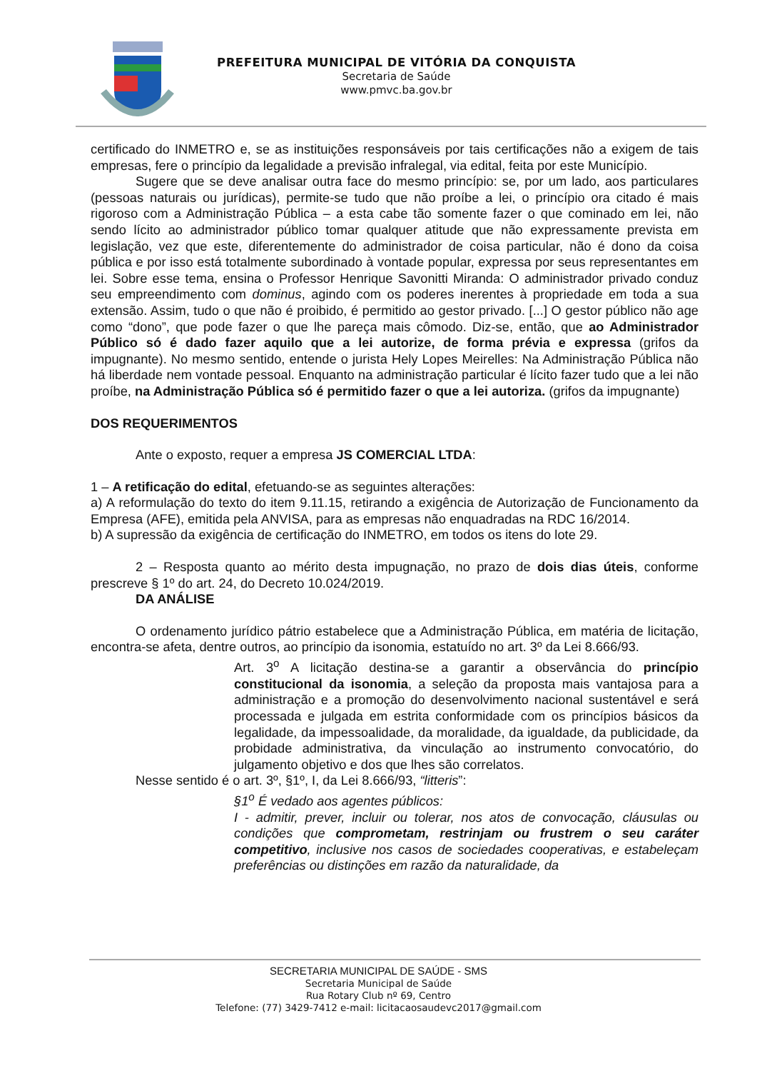PREFEITURA MUNICIPAL DE VITÓRIA DA CONQUISTA
Secretaria de Saúde
www.pmvc.ba.gov.br
certificado do INMETRO e, se as instituições responsáveis por tais certificações não a exigem de tais empresas, fere o princípio da legalidade a previsão infralegal, via edital, feita por este Município.
Sugere que se deve analisar outra face do mesmo princípio: se, por um lado, aos particulares (pessoas naturais ou jurídicas), permite-se tudo que não proíbe a lei, o princípio ora citado é mais rigoroso com a Administração Pública – a esta cabe tão somente fazer o que cominado em lei, não sendo lícito ao administrador público tomar qualquer atitude que não expressamente prevista em legislação, vez que este, diferentemente do administrador de coisa particular, não é dono da coisa pública e por isso está totalmente subordinado à vontade popular, expressa por seus representantes em lei. Sobre esse tema, ensina o Professor Henrique Savonitti Miranda: O administrador privado conduz seu empreendimento com dominus, agindo com os poderes inerentes à propriedade em toda a sua extensão. Assim, tudo o que não é proibido, é permitido ao gestor privado. [...] O gestor público não age como “dono”, que pode fazer o que lhe pareça mais cômodo. Diz-se, então, que ao Administrador Público só é dado fazer aquilo que a lei autorize, de forma prévia e expressa (grifos da impugnante). No mesmo sentido, entende o jurista Hely Lopes Meirelles: Na Administração Pública não há liberdade nem vontade pessoal. Enquanto na administração particular é lícito fazer tudo que a lei não proíbe, na Administração Pública só é permitido fazer o que a lei autoriza. (grifos da impugnante)
DOS REQUERIMENTOS
Ante o exposto, requer a empresa JS COMERCIAL LTDA:
1 – A retificação do edital, efetuando-se as seguintes alterações:
a) A reformulação do texto do item 9.11.15, retirando a exigência de Autorização de Funcionamento da Empresa (AFE), emitida pela ANVISA, para as empresas não enquadradas na RDC 16/2014.
b) A supressão da exigência de certificação do INMETRO, em todos os itens do lote 29.
2 – Resposta quanto ao mérito desta impugnação, no prazo de dois dias úteis, conforme prescreve § 1º do art. 24, do Decreto 10.024/2019.
DA ANÁLISE
O ordenamento jurídico pátrio estabelece que a Administração Pública, em matéria de licitação, encontra-se afeta, dentre outros, ao princípio da isonomia, estatuído no art. 3º da Lei 8.666/93.
Art. 3<sup>o</sup> A licitação destina-se a garantir a observância do princípio constitucional da isonomia, a seleção da proposta mais vantajosa para a administração e a promoção do desenvolvimento nacional sustentável e será processada e julgada em estrita conformidade com os princípios básicos da legalidade, da impessoalidade, da moralidade, da igualdade, da publicidade, da probidade administrativa, da vinculação ao instrumento convocatório, do julgamento objetivo e dos que lhes são correlatos.
Nesse sentido é o art. 3º, §1º, I, da Lei 8.666/93, “litteris”:
§1<sup>o</sup> É vedado aos agentes públicos:
I - admitir, prever, incluir ou tolerar, nos atos de convocação, cláusulas ou condições que comprometam, restrinjam ou frustrem o seu caráter competitivo, inclusive nos casos de sociedades cooperativas, e estabeleçam preferências ou distinções em razão da naturalidade, da
SECRETARIA MUNICIPAL DE SAÚDE - SMS
Secretaria Municipal de Saúde
Rua Rotary Club nº 69, Centro
Telefone: (77) 3429-7412 e-mail: licitacaosaudevc2017@gmail.com